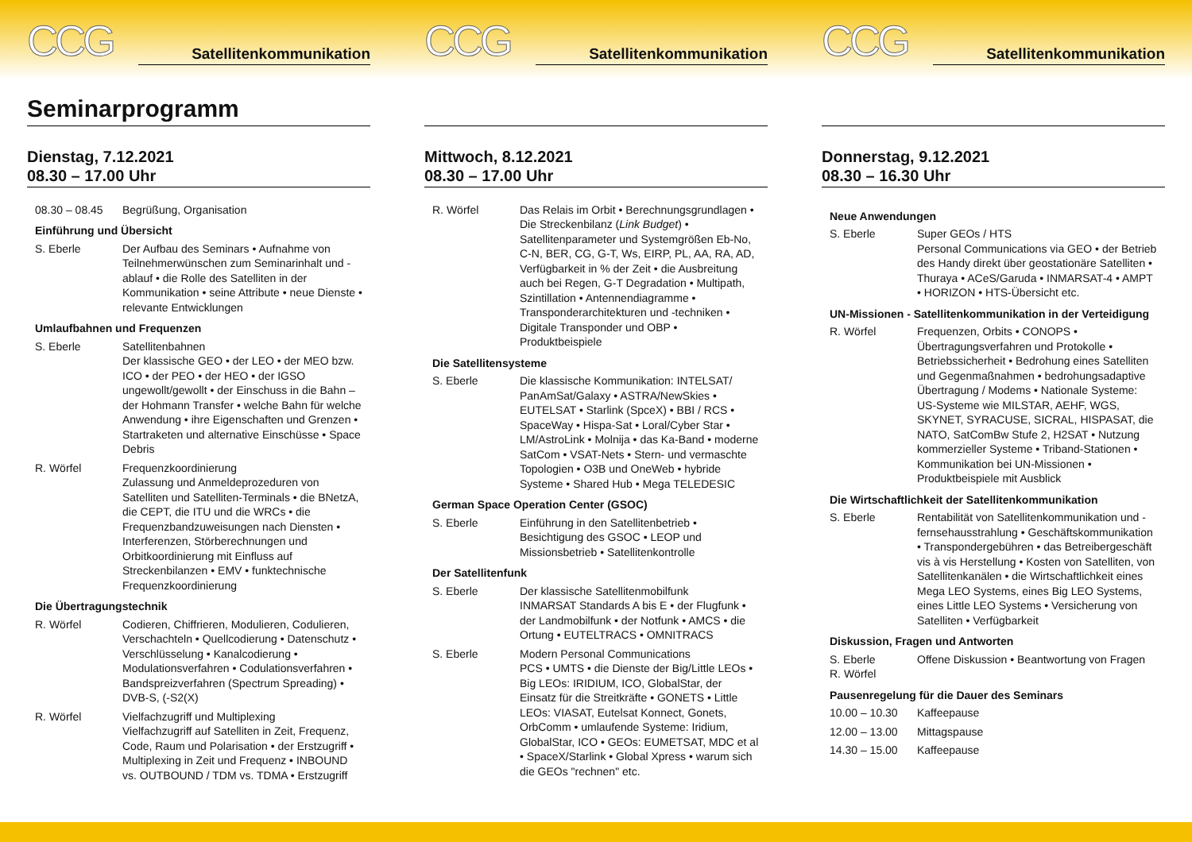CCG
Satellitenkommunikation
Seminarprogramm
Dienstag, 7.12.2021
08.30 – 17.00 Uhr
08.30 – 08.45 Begrüßung, Organisation
Einführung und Übersicht
S. Eberle Der Aufbau des Seminars • Aufnahme von Teilnehmerwünschen zum Seminarinhalt und -ablauf • die Rolle des Satelliten in der Kommunikation • seine Attribute • neue Dienste • relevante Entwicklungen
Umlaufbahnen und Frequenzen
S. Eberle Satellitenbahnen
Der klassische GEO • der LEO • der MEO bzw. ICO • der PEO • der HEO • der IGSO ungewollt/gewollt • der Einschuss in die Bahn – der Hohmann Transfer • welche Bahn für welche Anwendung • ihre Eigenschaften und Grenzen • Startraketen und alternative Einschüsse • Space Debris
R. Wörfel Frequenzkoordinierung
Zulassung und Anmeldeprozeduren von Satelliten und Satelliten-Terminals • die BNetzA, die CEPT, die ITU und die WRCs • die Frequenzbandzuweisungen nach Diensten • Interferenzen, Störberechnungen und Orbitkoordinierung mit Einfluss auf Streckenbilanzen • EMV • funktechnische Frequenzkoordinierung
Die Übertragungstechnik
R. Wörfel Codieren, Chiffrieren, Modulieren, Codulieren, Verschachteln • Quellcodierung • Datenschutz • Verschlüsselung • Kanalcodierung • Modulationsverfahren • Codulationsverfahren • Bandspreizverfahren (Spectrum Spreading) • DVB-S, (-S2(X)
R. Wörfel Vielfachzugriff und Multiplexing
Vielfachzugriff auf Satelliten in Zeit, Frequenz, Code, Raum und Polarisation • der Erstzugriff • Multiplexing in Zeit und Frequenz • INBOUND vs. OUTBOUND / TDM vs. TDMA • Erstzugriff
CCG
Satellitenkommunikation
Mittwoch, 8.12.2021
08.30 – 17.00 Uhr
R. Wörfel Das Relais im Orbit • Berechnungsgrundlagen • Die Streckenbilanz (Link Budget) • Satellitenparameter und Systemgrößen Eb-No, C-N, BER, CG, G-T, Ws, EIRP, PL, AA, RA, AD, Verfügbarkeit in % der Zeit • die Ausbreitung auch bei Regen, G-T Degradation • Multipath, Szintillation • Antennendiagramme • Transponderarchitekturen und -techniken • Digitale Transponder und OBP • Produktbeispiele
Die Satellitensysteme
S. Eberle Die klassische Kommunikation: INTELSAT/ PanAmSat/Galaxy • ASTRA/NewSkies • EUTELSAT • Starlink (SpceX) • BBI / RCS • SpaceWay • Hispa-Sat • Loral/Cyber Star • LM/AstroLink • Molnija • das Ka-Band • moderne SatCom • VSAT-Nets • Stern- und vermaschte Topologien • O3B und OneWeb • hybride Systeme • Shared Hub • Mega TELEDESIC
German Space Operation Center (GSOC)
S. Eberle Einführung in den Satellitenbetrieb • Besichtigung des GSOC • LEOP und Missionsbetrieb • Satellitenkontrolle
Der Satellitenfunk
S. Eberle Der klassische Satellitenmobilfunk
INMARSAT Standards A bis E • der Flugfunk • der Landmobilfunk • der Notfunk • AMCS • die Ortung • EUTELTRACS • OMNITRACS
S. Eberle Modern Personal Communications
PCS • UMTS • die Dienste der Big/Little LEOs • Big LEOs: IRIDIUM, ICO, GlobalStar, der Einsatz für die Streitkräfte • GONETS • Little LEOs: VIASAT, Eutelsat Konnect, Gonets, OrbComm • umlaufende Systeme: Iridium, GlobalStar, ICO • GEOs: EUMETSAT, MDC et al • SpaceX/Starlink • Global Xpress • warum sich die GEOs "rechnen" etc.
CCG
Satellitenkommunikation
Donnerstag, 9.12.2021
08.30 – 16.30 Uhr
Neue Anwendungen
S. Eberle Super GEOs / HTS
Personal Communications via GEO • der Betrieb des Handy direkt über geostationäre Satelliten • Thuraya • ACeS/Garuda • INMARSAT-4 • AMPT • HORIZON • HTS-Übersicht etc.
UN-Missionen - Satellitenkommunikation in der Verteidigung
R. Wörfel Frequenzen, Orbits • CONOPS • Übertragungsverfahren und Protokolle • Betriebssicherheit • Bedrohung eines Satelliten und Gegenmaßnahmen • bedrohungsadaptive Übertragung / Modems • Nationale Systeme: US-Systeme wie MILSTAR, AEHF, WGS, SKYNET, SYRACUSE, SICRAL, HISPASAT, die NATO, SatComBw Stufe 2, H2SAT • Nutzung kommerzieller Systeme • Triband-Stationen • Kommunikation bei UN-Missionen • Produktbeispiele mit Ausblick
Die Wirtschaftlichkeit der Satellitenkommunikation
S. Eberle Rentabilität von Satellitenkommunikation und -fernsehausstrahlung • Geschäftskommunikation • Transpondergebühren • das Betreibergeschäft vis à vis Herstellung • Kosten von Satelliten, von Satellitenkanälen • die Wirtschaftlichkeit eines Mega LEO Systems, eines Big LEO Systems, eines Little LEO Systems • Versicherung von Satelliten • Verfügbarkeit
Diskussion, Fragen und Antworten
S. Eberle
R. Wörfel
Offene Diskussion • Beantwortung von Fragen
Pausenregelung für die Dauer des Seminars
10.00 – 10.30 Kaffeepause
12.00 – 13.00 Mittagspause
14.30 – 15.00 Kaffeepause